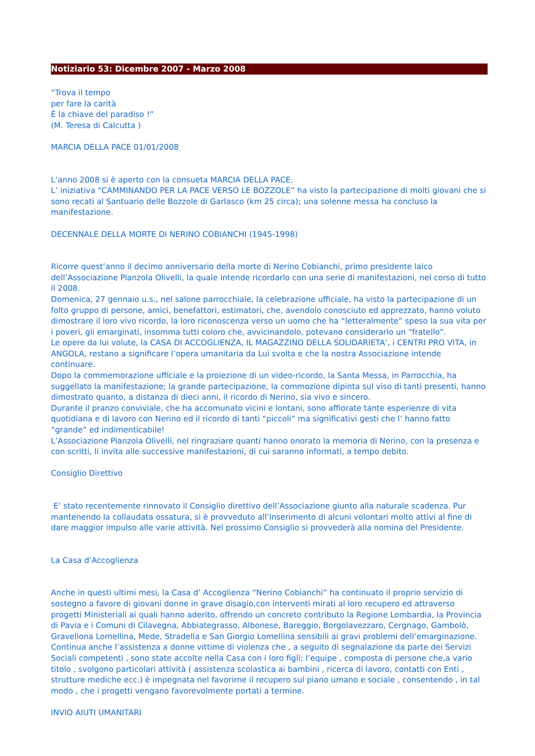Notiziario 53: Dicembre 2007 - Marzo 2008
“Trova il tempo
per fare la carità
È la chiave del paradiso !”
(M. Teresa di Calcutta )
MARCIA DELLA PACE 01/01/2008
L’anno 2008 si è aperto con la consueta MARCIA DELLA PACE.
L’ iniziativa “CAMMINANDO PER LA PACE VERSO LE BOZZOLE” ha visto la partecipazione di molti giovani che si sono recati al Santuario delle Bozzole di Garlasco (km 25 circa); una solenne messa ha concluso la manifestazione.
DECENNALE DELLA MORTE DI NERINO COBIANCHI (1945-1998)
Ricorre quest’anno il decimo anniversario della morte di Nerino Cobianchi, primo presidente laico dell’Associazione Pianzola Olivelli, la quale intende ricordarlo con una serie di manifestazioni, nel corso di tutto il 2008.
Domenica, 27 gennaio u.s., nel salone parrocchiale, la celebrazione ufficiale, ha visto la partecipazione di un folto gruppo di persone, amici, benefattori, estimatori, che, avendolo conosciuto ed apprezzato, hanno voluto dimostrare il loro vivo ricordo, la loro riconoscenza verso un uomo che ha “letteralmente” speso la sua vita per i poveri, gli emarginati, insomma tutti coloro che, avvicinandolo, potevano considerarlo un “fratello”.
Le opere da lui volute, la CASA DI ACCOGLIENZA, IL MAGAZZINO DELLA SOLIDARIETA’, i CENTRI PRO VITA, in ANGOLA, restano a significare l’opera umanitaria da Lui svolta e che la nostra Associazione intende continuare.
Dopo la commemorazione ufficiale e la proiezione di un video-ricordo, la Santa Messa, in Parrocchia, ha suggellato la manifestazione; la grande partecipazione, la commozione dipinta sul viso di tanti presenti, hanno dimostrato quanto, a distanza di dieci anni, il ricordo di Nerino, sia vivo e sincero.
Durante il pranzo conviviale, che ha accomunato vicini e lontani, sono affiorate tante esperienze di vita quotidiana e di lavoro con Nerino ed il ricordo di tanti “piccoli” ma significativi gesti che l’ hanno fatto “grande” ed indimenticabile!
L’Associazione Pianzola Olivelli, nel ringraziare quanti hanno onorato la memoria di Nerino, con la presenza e con scritti, li invita alle successive manifestazioni, di cui saranno informati, a tempo debito.
Consiglio Direttivo
E’ stato recentemente rinnovato il Consiglio direttivo dell’Associazione giunto alla naturale scadenza. Pur mantenendo la collaudata ossatura, si è provveduto all’inserimento di alcuni volontari molto attivi al fine di dare maggior impulso alle varie attività. Nel prossimo Consiglio si provvederà alla nomina del Presidente.
La Casa d’Accoglienza
Anche in questi ultimi mesi, la Casa d’ Accoglienza “Nerino Cobianchi” ha continuato il proprio servizio di sostegno a favore di giovani donne in grave disagio,con interventi mirati al loro recupero ed attraverso progetti Ministeriali ai quali hanno aderito, offrendo un concreto contributo la Regione Lombardia, la Provincia di Pavia e i Comuni di Cilavegna, Abbiategrasso, Albonese, Bareggio, Borgolavezzaro, Cergnago, Gambolò, Gravellona Lomellina, Mede, Stradella e San Giorgio Lomellina sensibili ai gravi problemi dell’emarginazione.
Continua anche l’assistenza a donne vittime di violenza che , a seguito di segnalazione da parte dei Servizi Sociali competenti , sono state accolte nella Casa con i loro figli; l’equipe , composta di persone che,a vario titolo , svolgono particolari attività ( assistenza scolastica ai bambini , ricerca di lavoro, contatti con Enti , strutture mediche ecc.) è impegnata nel favorirne il recupero sul piano umano e sociale , consentendo , in tal modo , che i progetti vengano favorevolmente portati a termine.
INVIO AIUTI UMANITARI